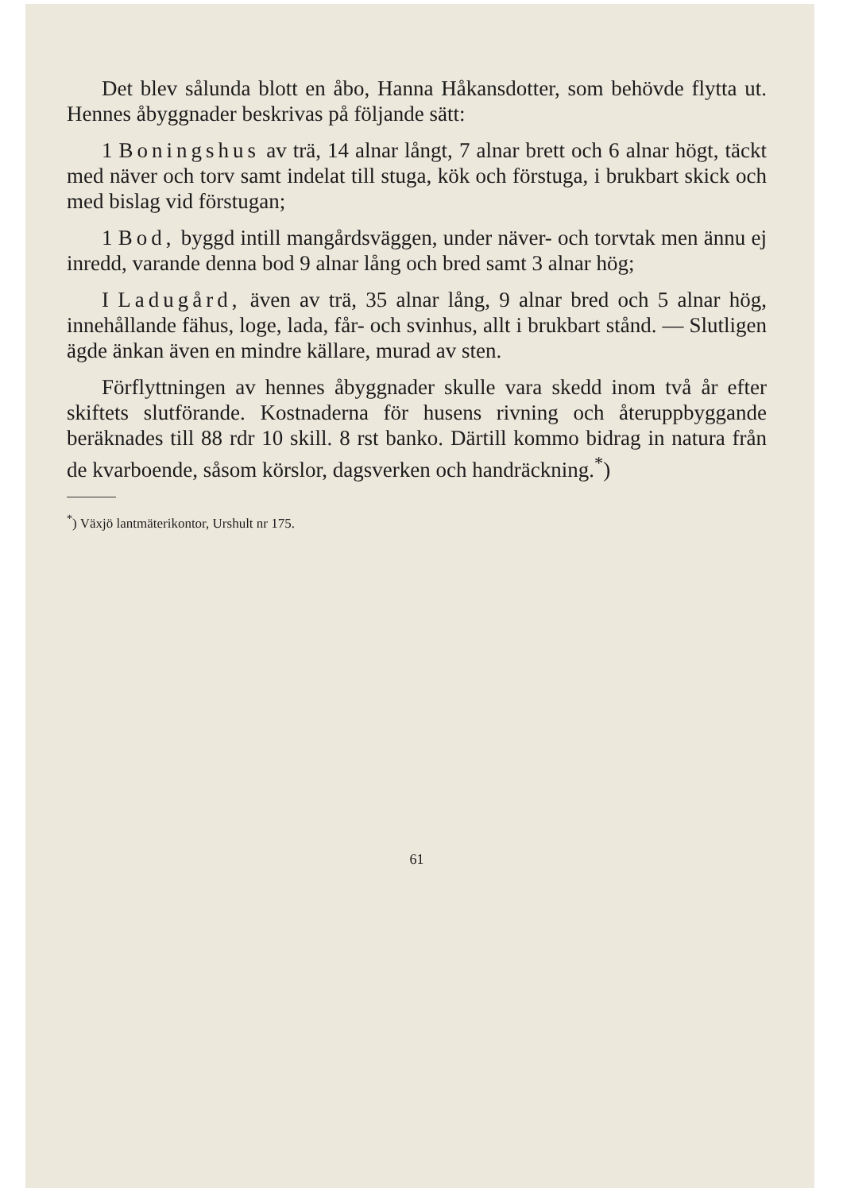Det blev sålunda blott en åbo, Hanna Håkansdotter, som behövde flytta ut. Hennes åbyggnader beskrivas på följande sätt:
1 Boningshus av trä, 14 alnar långt, 7 alnar brett och 6 alnar högt, täckt med näver och torv samt indelat till stuga, kök och förstuga, i brukbart skick och med bislag vid förstugan;
1 Bod, byggd intill mangårdsväggen, under näver- och torvtak men ännu ej inredd, varande denna bod 9 alnar lång och bred samt 3 alnar hög;
I Ladugård, även av trä, 35 alnar lång, 9 alnar bred och 5 alnar hög, innehållande fähus, loge, lada, får- och svinhus, allt i brukbart stånd. — Slutligen ägde änkan även en mindre källare, murad av sten.
Förflyttningen av hennes åbyggnader skulle vara skedd inom två år efter skiftets slutförande. Kostnaderna för husens rivning och återuppbyggande beräknades till 88 rdr 10 skill. 8 rst banko. Därtill kommo bidrag in natura från de kvarboende, såsom körslor, dagsverken och handräckning.<sup>*</sup>)
<sup>*</sup>) Växjö lantmäterikontor, Urshult nr 175.
61